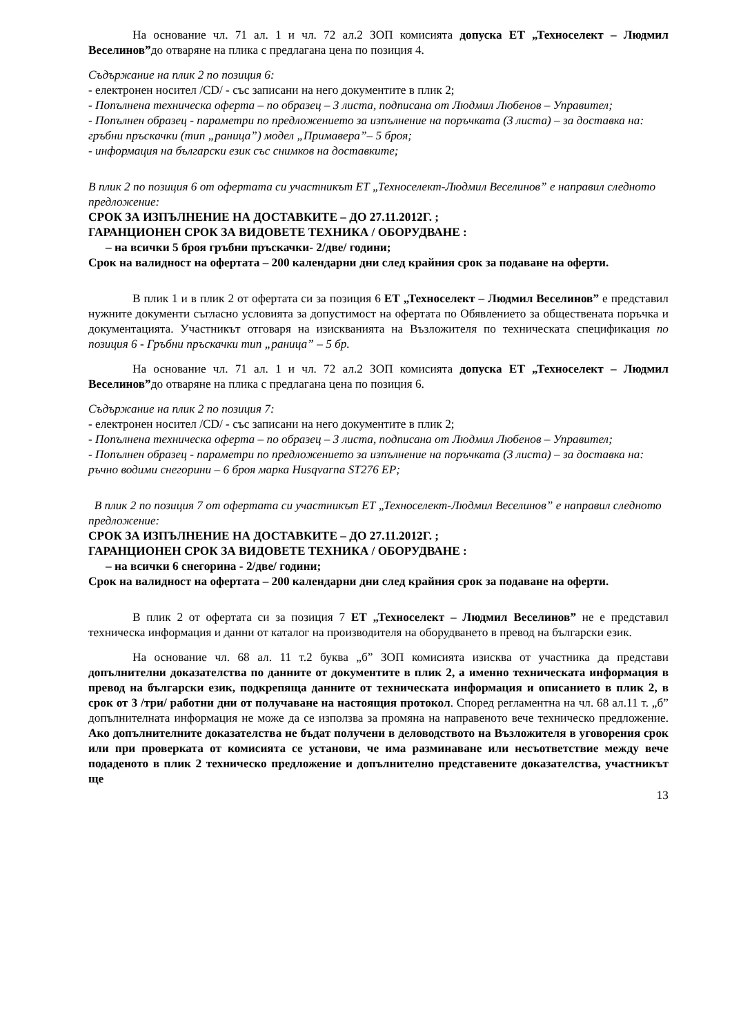На основание чл. 71 ал. 1 и чл. 72 ал.2 ЗОП комисията допуска ЕТ „Техноселект – Людмил Веселинов”до отваряне на плика с предлагана цена по позиция 4.
Съдържание на плик 2 по позиция 6:
- електронен носител /CD/ - със записани на него документите в плик 2;
- Попълнена техническа оферта – по образец – 3 листа, подписана от Людмил Любенов – Управител;
- Попълнен образец - параметри по предложението за изпълнение на поръчката (3 листа) – за доставка на: гръбни пръскачки (тип „раница”) модел „Примавера”– 5 броя;
- информация на български език със снимков на доставките;
В плик 2 по позиция 6 от офертата си участникът ЕТ „Техноселект-Людмил Веселинов” е направил следното предложение:
СРОК ЗА ИЗПЪЛНЕНИЕ НА ДОСТАВКИТЕ – ДО 27.11.2012Г. ;
ГАРАНЦИОНЕН СРОК ЗА ВИДОВЕТЕ ТЕХНИКА / ОБОРУДВАНЕ :
– на всички 5 броя гръбни пръскачки- 2/две/ години;
Срок на валидност на офертата – 200 календарни дни след крайния срок за подаване на оферти.
В плик 1 и в плик 2 от офертата си за позиция 6 ЕТ „Техноселект – Людмил Веселинов” е представил нужните документи съгласно условията за допустимост на офертата по Обявлението за обществената поръчка и документацията. Участникът отговаря на изискванията на Възложителя по техническата спецификация по позиция 6 - Гръбни пръскачки тип „раница” – 5 бр.
На основание чл. 71 ал. 1 и чл. 72 ал.2 ЗОП комисията допуска ЕТ „Техноселект – Людмил Веселинов”до отваряне на плика с предлагана цена по позиция 6.
Съдържание на плик 2 по позиция 7:
- електронен носител /CD/ - със записани на него документите в плик 2;
- Попълнена техническа оферта – по образец – 3 листа, подписана от Людмил Любенов – Управител;
- Попълнен образец - параметри по предложението за изпълнение на поръчката (3 листа) – за доставка на: ръчно водими снегорини – 6 броя марка Husqvarna ST276 EP;
В плик 2 по позиция 7 от офертата си участникът ЕТ „Техноселект-Людмил Веселинов” е направил следното предложение:
СРОК ЗА ИЗПЪЛНЕНИЕ НА ДОСТАВКИТЕ – ДО 27.11.2012Г. ;
ГАРАНЦИОНЕН СРОК ЗА ВИДОВЕТЕ ТЕХНИКА / ОБОРУДВАНЕ :
– на всички 6 снегорина - 2/две/ години;
Срок на валидност на офертата – 200 календарни дни след крайния срок за подаване на оферти.
В плик 2 от офертата си за позиция 7 ЕТ „Техноселект – Людмил Веселинов” не е представил техническа информация и данни от каталог на производителя на оборудването в превод на български език.
На основание чл. 68 ал. 11 т.2 буква „б” ЗОП комисията изисква от участника да представи допълнителни доказателства по данните от документите в плик 2, а именно техническата информация в превод на български език, подкрепяща данните от техническата информация и описанието в плик 2, в срок от 3 /три/ работни дни от получаване на настоящия протокол. Според регламентна на чл. 68 ал.11 т. „б” допълнителната информация не може да се използва за промяна на направеното вече техническо предложение. Ако допълнителните доказателства не бъдат получени в деловодството на Възложителя в уговорения срок или при проверката от комисията се установи, че има разминаване или несъответствие между вече подаденото в плик 2 техническо предложение и допълнително представените доказателства, участникът ще
13